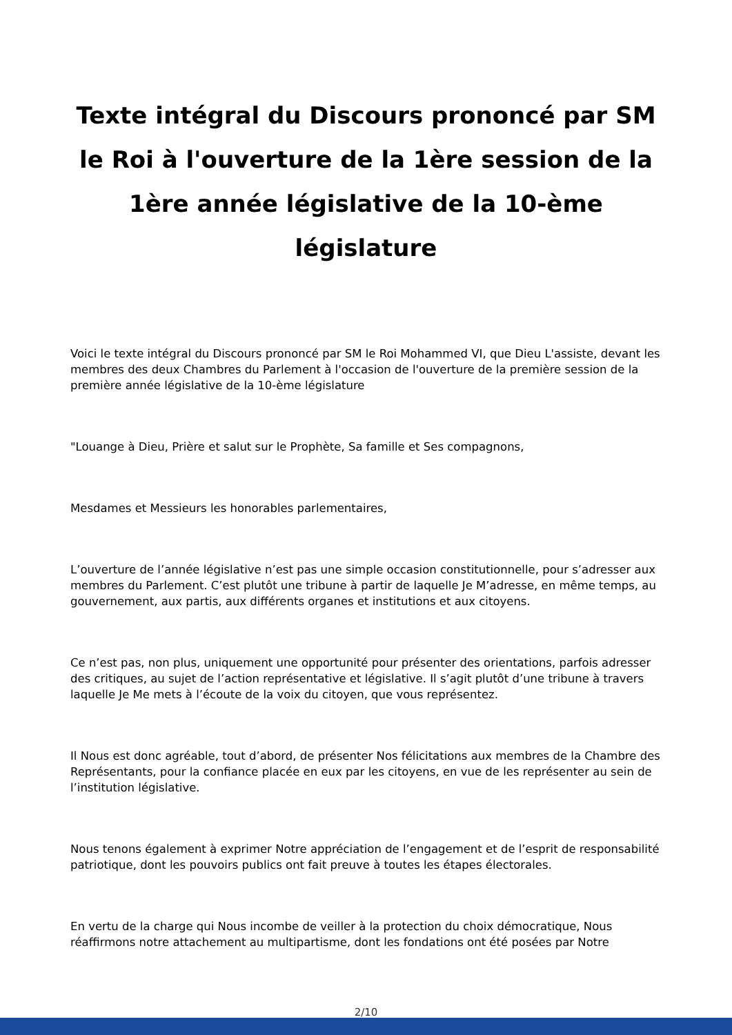Texte intégral du Discours prononcé par SM le Roi à l'ouverture de la 1ère session de la 1ère année législative de la 10-ème législature
Voici le texte intégral du Discours prononcé par SM le Roi Mohammed VI, que Dieu L'assiste, devant les membres des deux Chambres du Parlement à l'occasion de l'ouverture de la première session de la première année législative de la 10-ème législature
"Louange à Dieu, Prière et salut sur le Prophète, Sa famille et Ses compagnons,
Mesdames et Messieurs les honorables parlementaires,
L’ouverture de l’année législative n’est pas une simple occasion constitutionnelle, pour s’adresser aux membres du Parlement. C’est plutôt une tribune à partir de laquelle Je M’adresse, en même temps, au gouvernement, aux partis, aux différents organes et institutions et aux citoyens.
Ce n’est pas, non plus, uniquement une opportunité pour présenter des orientations, parfois adresser des critiques, au sujet de l’action représentative et législative. Il s’agit plutôt d’une tribune à travers laquelle Je Me mets à l’écoute de la voix du citoyen, que vous représentez.
Il Nous est donc agréable, tout d’abord, de présenter Nos félicitations aux membres de la Chambre des Représentants, pour la confiance placée en eux par les citoyens, en vue de les représenter au sein de l’institution législative.
Nous tenons également à exprimer Notre appréciation de l’engagement et de l’esprit de responsabilité patriotique, dont les pouvoirs publics ont fait preuve à toutes les étapes électorales.
En vertu de la charge qui Nous incombe de veiller à la protection du choix démocratique, Nous réaffirmons notre attachement au multipartisme, dont les fondations ont été posées par Notre
2/10